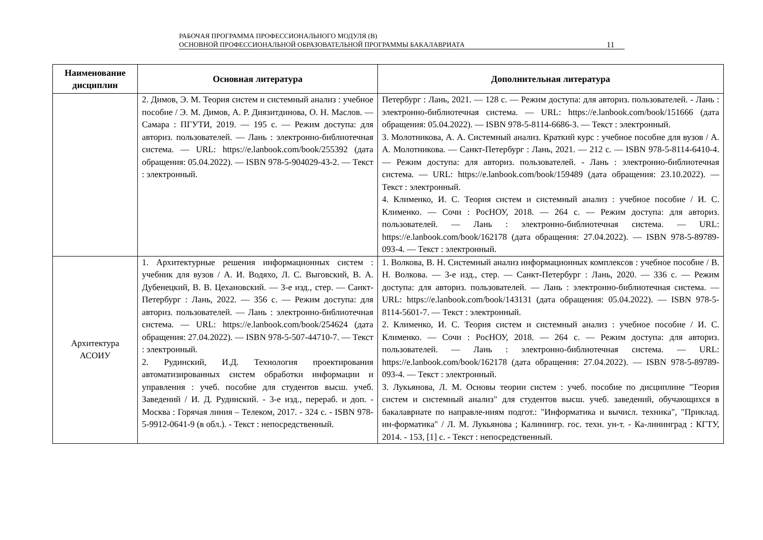РАБОЧАЯ ПРОГРАММА ПРОФЕССИОНАЛЬНОГО МОДУЛЯ (В)
ОСНОВНОЙ ПРОФЕССИОНАЛЬНОЙ ОБРАЗОВАТЕЛЬНОЙ ПРОГРАММЫ БАКАЛАВРИАТА
11
| Наименование дисциплин | Основная литература | Дополнительная литература |
| --- | --- | --- |
| | 2. Димов, Э. М. Теория систем и системный анализ : учебное пособие / Э. М. Димов, А. Р. Диязитдинова, О. Н. Маслов. — Самара : ПГУТИ, 2019. — 195 с. — Режим доступа: для авториз. пользователей. — Лань : электронно-библиотечная система. — URL: https://e.lanbook.com/book/255392 (дата обращения: 05.04.2022). — ISBN 978-5-904029-43-2. — Текст : электронный. | Петербург : Лань, 2021. — 128 с. — Режим доступа: для авториз. пользователей. - Лань : электронно-библиотечная система. — URL: https://e.lanbook.com/book/151666 (дата обращения: 05.04.2022). — ISBN 978-5-8114-6686-3. — Текст : электронный. 3. Молотникова, А. А. Системный анализ. Краткий курс : учебное пособие для вузов / А. А. Молотникова. — Санкт-Петербург : Лань, 2021. — 212 с. — ISBN 978-5-8114-6410-4. — Режим доступа: для авториз. пользователей. - Лань : электронно-библиотечная система. — URL: https://e.lanbook.com/book/159489 (дата обращения: 23.10.2022). — Текст : электронный. 4. Клименко, И. С. Теория систем и системный анализ : учебное пособие / И. С. Клименко. — Сочи : РосНОУ, 2018. — 264 с. — Режим доступа: для авториз. пользователей. — Лань : электронно-библиотечная система. — URL: https://e.lanbook.com/book/162178 (дата обращения: 27.04.2022). — ISBN 978-5-89789-093-4. — Текст : электронный. |
| Архитектура АСОИУ | 1. Архитектурные решения информационных систем : учебник для вузов / А. И. Водяхо, Л. С. Выговский, В. А. Дубенецкий, В. В. Цехановский. — 3-е изд., стер. — Санкт-Петербург : Лань, 2022. — 356 с. — Режим доступа: для авториз. пользователей. — Лань : электронно-библиотечная система. — URL: https://e.lanbook.com/book/254624 (дата обращения: 27.04.2022). — ISBN 978-5-507-44710-7. — Текст : электронный. 2. Рудинский, И.Д. Технология проектирования автоматизированных систем обработки информации и управления : учеб. пособие для студентов высш. учеб. Заведений / И. Д. Рудинский. - 3-е изд., перераб. и доп. - Москва : Горячая линия – Телеком, 2017. - 324 с. - ISBN 978-5-9912-0641-9 (в обл.). - Текст : непосредственный. | 1. Волкова, В. Н. Системный анализ информационных комплексов : учебное пособие / В. Н. Волкова. — 3-е изд., стер. — Санкт-Петербург : Лань, 2020. — 336 с. — Режим доступа: для авториз. пользователей. — Лань : электронно-библиотечная система. — URL: https://e.lanbook.com/book/143131 (дата обращения: 05.04.2022). — ISBN 978-5-8114-5601-7. — Текст : электронный. 2. Клименко, И. С. Теория систем и системный анализ : учебное пособие / И. С. Клименко. — Сочи : РосНОУ, 2018. — 264 с. — Режим доступа: для авториз. пользователей. — Лань : электронно-библиотечная система. — URL: https://e.lanbook.com/book/162178 (дата обращения: 27.04.2022). — ISBN 978-5-89789-093-4. — Текст : электронный. 3. Лукьянова, Л. М. Основы теории систем : учеб. пособие по дисциплине "Теория систем и системный анализ" для студентов высш. учеб. заведений, обучающихся в бакалавриате по направле-ниям подгот.: "Информатика и вычисл. техника", "Приклад. ин-форматика" / Л. М. Лукьянова ; Калинингр. гос. техн. ун-т. - Ка-лининград : КГТУ, 2014. - 153, [1] с. - Текст : непосредственный. |